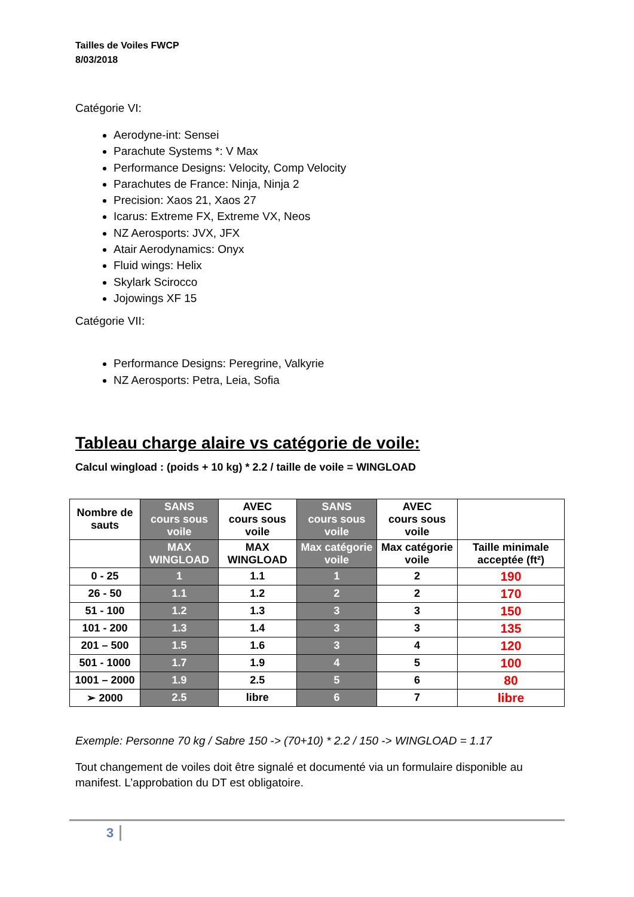Tailles de Voiles FWCP
8/03/2018
Catégorie VI:
Aerodyne-int: Sensei
Parachute Systems *: V Max
Performance Designs: Velocity, Comp Velocity
Parachutes de France: Ninja, Ninja 2
Precision: Xaos 21, Xaos 27
Icarus: Extreme FX, Extreme VX, Neos
NZ Aerosports: JVX, JFX
Atair Aerodynamics: Onyx
Fluid wings: Helix
Skylark Scirocco
Jojowings XF 15
Catégorie VII:
Performance Designs: Peregrine, Valkyrie
NZ Aerosports: Petra, Leia, Sofia
Tableau charge alaire vs catégorie de voile:
Calcul wingload : (poids + 10 kg) * 2.2 / taille de voile = WINGLOAD
| Nombre de sauts | SANS cours sous voile | AVEC cours sous voile | SANS cours sous voile | AVEC cours sous voile | |
| | MAX WINGLOAD | MAX WINGLOAD | Max catégorie voile | Max catégorie voile | Taille minimale acceptée (ft²) |
| 0 - 25 | 1 | 1.1 | 1 | 2 | 190 |
| 26 - 50 | 1.1 | 1.2 | 2 | 2 | 170 |
| 51 - 100 | 1.2 | 1.3 | 3 | 3 | 150 |
| 101 - 200 | 1.3 | 1.4 | 3 | 3 | 135 |
| 201 – 500 | 1.5 | 1.6 | 3 | 4 | 120 |
| 501 - 1000 | 1.7 | 1.9 | 4 | 5 | 100 |
| 1001 – 2000 | 1.9 | 2.5 | 5 | 6 | 80 |
| ➢ 2000 | 2.5 | libre | 6 | 7 | libre |
Exemple: Personne 70 kg / Sabre 150 -> (70+10) * 2.2 / 150 -> WINGLOAD = 1.17
Tout changement de voiles doit être signalé et documenté via un formulaire disponible au manifest. L’approbation du DT est obligatoire.
3